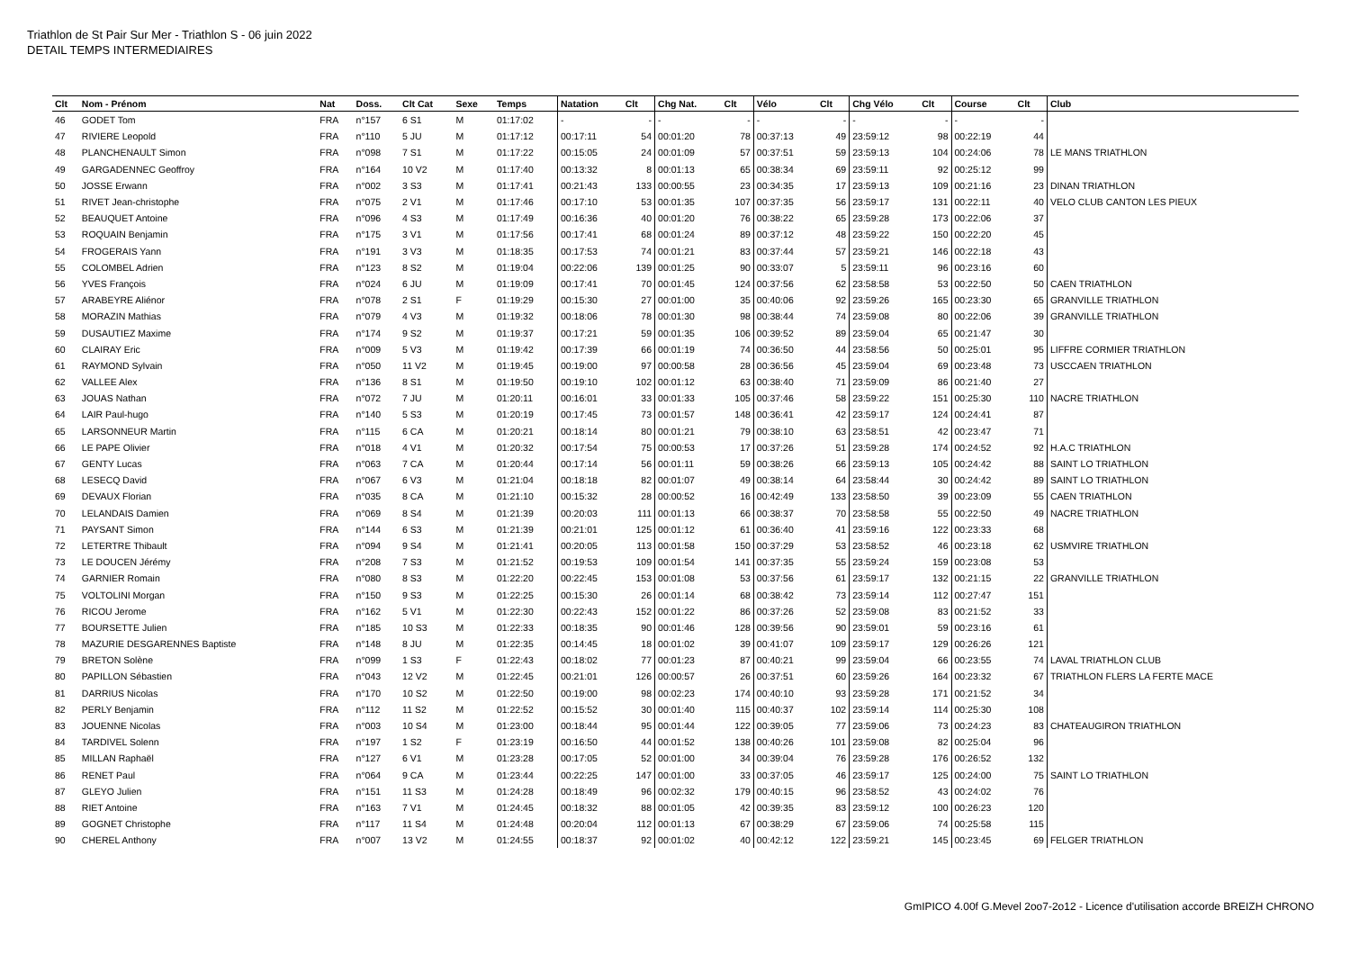Triathlon de St Pair Sur Mer - Triathlon S - 06 juin 2022
DETAIL TEMPS INTERMEDIAIRES
| Clt | Nom - Prénom | Nat | Doss. | Clt Cat | Sexe | Temps | Natation | Clt | Chg Nat. | Clt | Vélo | Clt | Chg Vélo | Clt | Course | Clt | Club |
| --- | --- | --- | --- | --- | --- | --- | --- | --- | --- | --- | --- | --- | --- | --- | --- | --- | --- |
| 46 | GODET Tom | FRA | n°157 | 6 S1 | M | 01:17:02 | - | - | - | - | - | - | - | - | - | - | |
| 47 | RIVIERE Leopold | FRA | n°110 | 5 JU | M | 01:17:12 | 00:17:11 | 54 | 00:01:20 | 78 | 00:37:13 | 49 | 23:59:12 | 98 | 00:22:19 | 44 | |
| 48 | PLANCHENAULT Simon | FRA | n°098 | 7 S1 | M | 01:17:22 | 00:15:05 | 24 | 00:01:09 | 57 | 00:37:51 | 59 | 23:59:13 | 104 | 00:24:06 | 78 | LE MANS TRIATHLON |
| 49 | GARGADENNEC Geoffroy | FRA | n°164 | 10 V2 | M | 01:17:40 | 00:13:32 | 8 | 00:01:13 | 65 | 00:38:34 | 69 | 23:59:11 | 92 | 00:25:12 | 99 | |
| 50 | JOSSE Erwann | FRA | n°002 | 3 S3 | M | 01:17:41 | 00:21:43 | 133 | 00:00:55 | 23 | 00:34:35 | 17 | 23:59:13 | 109 | 00:21:16 | 23 | DINAN TRIATHLON |
| 51 | RIVET Jean-christophe | FRA | n°075 | 2 V1 | M | 01:17:46 | 00:17:10 | 53 | 00:01:35 | 107 | 00:37:35 | 56 | 23:59:17 | 131 | 00:22:11 | 40 | VELO CLUB CANTON LES PIEUX |
| 52 | BEAUQUET Antoine | FRA | n°096 | 4 S3 | M | 01:17:49 | 00:16:36 | 40 | 00:01:20 | 76 | 00:38:22 | 65 | 23:59:28 | 173 | 00:22:06 | 37 | |
| 53 | ROQUAIN Benjamin | FRA | n°175 | 3 V1 | M | 01:17:56 | 00:17:41 | 68 | 00:01:24 | 89 | 00:37:12 | 48 | 23:59:22 | 150 | 00:22:20 | 45 | |
| 54 | FROGERAIS Yann | FRA | n°191 | 3 V3 | M | 01:18:35 | 00:17:53 | 74 | 00:01:21 | 83 | 00:37:44 | 57 | 23:59:21 | 146 | 00:22:18 | 43 | |
| 55 | COLOMBEL Adrien | FRA | n°123 | 8 S2 | M | 01:19:04 | 00:22:06 | 139 | 00:01:25 | 90 | 00:33:07 | 5 | 23:59:11 | 96 | 00:23:16 | 60 | |
| 56 | YVES François | FRA | n°024 | 6 JU | M | 01:19:09 | 00:17:41 | 70 | 00:01:45 | 124 | 00:37:56 | 62 | 23:58:58 | 53 | 00:22:50 | 50 | CAEN TRIATHLON |
| 57 | ARABEYRE Aliénor | FRA | n°078 | 2 S1 | F | 01:19:29 | 00:15:30 | 27 | 00:01:00 | 35 | 00:40:06 | 92 | 23:59:26 | 165 | 00:23:30 | 65 | GRANVILLE TRIATHLON |
| 58 | MORAZIN Mathias | FRA | n°079 | 4 V3 | M | 01:19:32 | 00:18:06 | 78 | 00:01:30 | 98 | 00:38:44 | 74 | 23:59:08 | 80 | 00:22:06 | 39 | GRANVILLE TRIATHLON |
| 59 | DUSAUTIEZ Maxime | FRA | n°174 | 9 S2 | M | 01:19:37 | 00:17:21 | 59 | 00:01:35 | 106 | 00:39:52 | 89 | 23:59:04 | 65 | 00:21:47 | 30 | |
| 60 | CLAIRAY Eric | FRA | n°009 | 5 V3 | M | 01:19:42 | 00:17:39 | 66 | 00:01:19 | 74 | 00:36:50 | 44 | 23:58:56 | 50 | 00:25:01 | 95 | LIFFRE CORMIER TRIATHLON |
| 61 | RAYMOND Sylvain | FRA | n°050 | 11 V2 | M | 01:19:45 | 00:19:00 | 97 | 00:00:58 | 28 | 00:36:56 | 45 | 23:59:04 | 69 | 00:23:48 | 73 | USCCAEN TRIATHLON |
| 62 | VALLEE Alex | FRA | n°136 | 8 S1 | M | 01:19:50 | 00:19:10 | 102 | 00:01:12 | 63 | 00:38:40 | 71 | 23:59:09 | 86 | 00:21:40 | 27 | |
| 63 | JOUAS Nathan | FRA | n°072 | 7 JU | M | 01:20:11 | 00:16:01 | 33 | 00:01:33 | 105 | 00:37:46 | 58 | 23:59:22 | 151 | 00:25:30 | 110 | NACRE TRIATHLON |
| 64 | LAIR Paul-hugo | FRA | n°140 | 5 S3 | M | 01:20:19 | 00:17:45 | 73 | 00:01:57 | 148 | 00:36:41 | 42 | 23:59:17 | 124 | 00:24:41 | 87 | |
| 65 | LARSONNEUR Martin | FRA | n°115 | 6 CA | M | 01:20:21 | 00:18:14 | 80 | 00:01:21 | 79 | 00:38:10 | 63 | 23:58:51 | 42 | 00:23:47 | 71 | |
| 66 | LE PAPE Olivier | FRA | n°018 | 4 V1 | M | 01:20:32 | 00:17:54 | 75 | 00:00:53 | 17 | 00:37:26 | 51 | 23:59:28 | 174 | 00:24:52 | 92 | H.A.C TRIATHLON |
| 67 | GENTY Lucas | FRA | n°063 | 7 CA | M | 01:20:44 | 00:17:14 | 56 | 00:01:11 | 59 | 00:38:26 | 66 | 23:59:13 | 105 | 00:24:42 | 88 | SAINT LO TRIATHLON |
| 68 | LESECQ David | FRA | n°067 | 6 V3 | M | 01:21:04 | 00:18:18 | 82 | 00:01:07 | 49 | 00:38:14 | 64 | 23:58:44 | 30 | 00:24:42 | 89 | SAINT LO TRIATHLON |
| 69 | DEVAUX Florian | FRA | n°035 | 8 CA | M | 01:21:10 | 00:15:32 | 28 | 00:00:52 | 16 | 00:42:49 | 133 | 23:58:50 | 39 | 00:23:09 | 55 | CAEN TRIATHLON |
| 70 | LELANDAIS Damien | FRA | n°069 | 8 S4 | M | 01:21:39 | 00:20:03 | 111 | 00:01:13 | 66 | 00:38:37 | 70 | 23:58:58 | 55 | 00:22:50 | 49 | NACRE TRIATHLON |
| 71 | PAYSANT Simon | FRA | n°144 | 6 S3 | M | 01:21:39 | 00:21:01 | 125 | 00:01:12 | 61 | 00:36:40 | 41 | 23:59:16 | 122 | 00:23:33 | 68 | |
| 72 | LETERTRE Thibault | FRA | n°094 | 9 S4 | M | 01:21:41 | 00:20:05 | 113 | 00:01:58 | 150 | 00:37:29 | 53 | 23:58:52 | 46 | 00:23:18 | 62 | USMVIRE TRIATHLON |
| 73 | LE DOUCEN Jérémy | FRA | n°208 | 7 S3 | M | 01:21:52 | 00:19:53 | 109 | 00:01:54 | 141 | 00:37:35 | 55 | 23:59:24 | 159 | 00:23:08 | 53 | |
| 74 | GARNIER Romain | FRA | n°080 | 8 S3 | M | 01:22:20 | 00:22:45 | 153 | 00:01:08 | 53 | 00:37:56 | 61 | 23:59:17 | 132 | 00:21:15 | 22 | GRANVILLE TRIATHLON |
| 75 | VOLTOLINI Morgan | FRA | n°150 | 9 S3 | M | 01:22:25 | 00:15:30 | 26 | 00:01:14 | 68 | 00:38:42 | 73 | 23:59:14 | 112 | 00:27:47 | 151 | |
| 76 | RICOU Jerome | FRA | n°162 | 5 V1 | M | 01:22:30 | 00:22:43 | 152 | 00:01:22 | 86 | 00:37:26 | 52 | 23:59:08 | 83 | 00:21:52 | 33 | |
| 77 | BOURSETTE Julien | FRA | n°185 | 10 S3 | M | 01:22:33 | 00:18:35 | 90 | 00:01:46 | 128 | 00:39:56 | 90 | 23:59:01 | 59 | 00:23:16 | 61 | |
| 78 | MAZURIE DESGARENNES Baptiste | FRA | n°148 | 8 JU | M | 01:22:35 | 00:14:45 | 18 | 00:01:02 | 39 | 00:41:07 | 109 | 23:59:17 | 129 | 00:26:26 | 121 | |
| 79 | BRETON Solène | FRA | n°099 | 1 S3 | F | 01:22:43 | 00:18:02 | 77 | 00:01:23 | 87 | 00:40:21 | 99 | 23:59:04 | 66 | 00:23:55 | 74 | LAVAL TRIATHLON CLUB |
| 80 | PAPILLON Sébastien | FRA | n°043 | 12 V2 | M | 01:22:45 | 00:21:01 | 126 | 00:00:57 | 26 | 00:37:51 | 60 | 23:59:26 | 164 | 00:23:32 | 67 | TRIATHLON FLERS LA FERTE MACE |
| 81 | DARRIUS Nicolas | FRA | n°170 | 10 S2 | M | 01:22:50 | 00:19:00 | 98 | 00:02:23 | 174 | 00:40:10 | 93 | 23:59:28 | 171 | 00:21:52 | 34 | |
| 82 | PERLY Benjamin | FRA | n°112 | 11 S2 | M | 01:22:52 | 00:15:52 | 30 | 00:01:40 | 115 | 00:40:37 | 102 | 23:59:14 | 114 | 00:25:30 | 108 | |
| 83 | JOUENNE Nicolas | FRA | n°003 | 10 S4 | M | 01:23:00 | 00:18:44 | 95 | 00:01:44 | 122 | 00:39:05 | 77 | 23:59:06 | 73 | 00:24:23 | 83 | CHATEAUGIRON TRIATHLON |
| 84 | TARDIVEL Solenn | FRA | n°197 | 1 S2 | F | 01:23:19 | 00:16:50 | 44 | 00:01:52 | 138 | 00:40:26 | 101 | 23:59:08 | 82 | 00:25:04 | 96 | |
| 85 | MILLAN Raphaël | FRA | n°127 | 6 V1 | M | 01:23:28 | 00:17:05 | 52 | 00:01:00 | 34 | 00:39:04 | 76 | 23:59:28 | 176 | 00:26:52 | 132 | |
| 86 | RENET Paul | FRA | n°064 | 9 CA | M | 01:23:44 | 00:22:25 | 147 | 00:01:00 | 33 | 00:37:05 | 46 | 23:59:17 | 125 | 00:24:00 | 75 | SAINT LO TRIATHLON |
| 87 | GLEYO Julien | FRA | n°151 | 11 S3 | M | 01:24:28 | 00:18:49 | 96 | 00:02:32 | 179 | 00:40:15 | 96 | 23:58:52 | 43 | 00:24:02 | 76 | |
| 88 | RIET Antoine | FRA | n°163 | 7 V1 | M | 01:24:45 | 00:18:32 | 88 | 00:01:05 | 42 | 00:39:35 | 83 | 23:59:12 | 100 | 00:26:23 | 120 | |
| 89 | GOGNET Christophe | FRA | n°117 | 11 S4 | M | 01:24:48 | 00:20:04 | 112 | 00:01:13 | 67 | 00:38:29 | 67 | 23:59:06 | 74 | 00:25:58 | 115 | |
| 90 | CHEREL Anthony | FRA | n°007 | 13 V2 | M | 01:24:55 | 00:18:37 | 92 | 00:01:02 | 40 | 00:42:12 | 122 | 23:59:21 | 145 | 00:23:45 | 69 | FELGER TRIATHLON |
GmIPICO 4.00f G.Mevel 2oo7-2o12 - Licence d'utilisation accorde BREIZH CHRONO